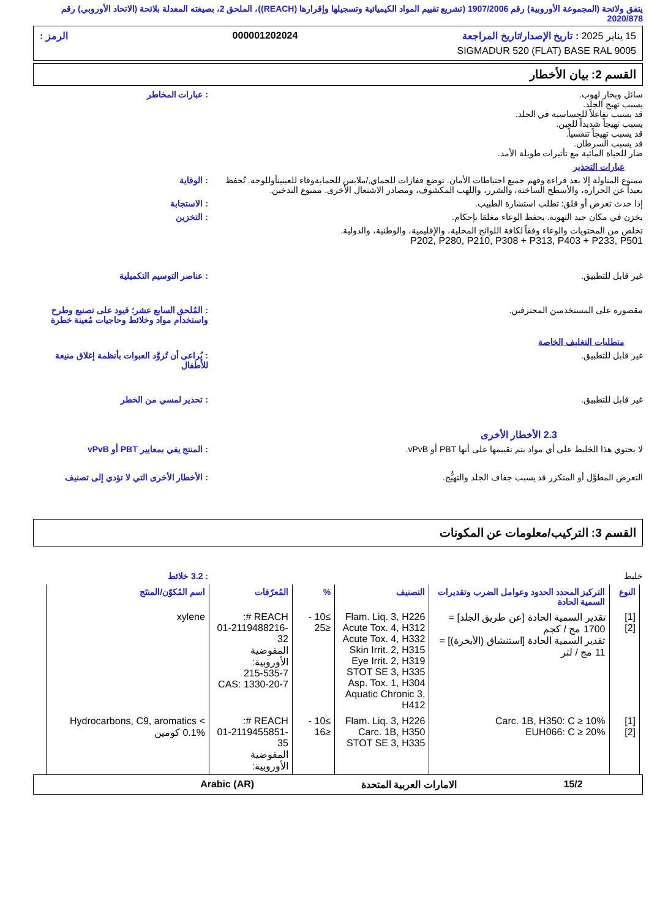يتفق ولائحة (المجموعة الأوروبية) رقم 1907/2006 (تشريع تقييم المواد الكيميائية وتسجيلها وإقرارها (REACH))، الملحق 2، بصيغته المعدلة بلائحة (الاتحاد الأوروبي) رقم 2020/878
15 يناير 2025 : تاريخ الإصدار/تاريخ المراجعة 000001202024 الرمز :
SIGMADUR 520 (FLAT) BASE RAL 9005
القسم 2: بيان الأخطار
سائل وبخار لهوب.
يسبب تهيج الجلد.
قد يسبب تفاعلاً للحساسية في الجلد.
يسبب تهيجاً شديداً للعين.
قد يسبب تهيجاً تنفسياً.
قد يسبب السرطان.
ضار للحياة المائية مع تأثيرات طويلة الأمد.
: عبارات المخاطر
عبارات التحذير
ممنوع المناولة إلا بعد قراءة وفهم جميع احتياطات الأمان. توضع قفازات للحماي,/ملابس للحمايةوقاء للعينينأوللوجه. تُحفظ بعيداً عن الحرارة، والأسطح الساخنة، والشرر، واللهب المكشوف، ومصادر الاشتعال الأخرى. ممنوع التدخين.
: الوقاية
إذا حدث تعرض أو قلق: تطلب استشارة الطبيب. : الاستجابة
يخزن في مكان جيد التهوية. يحفظ الوعاء مغلقا بإحكام. : التخزين
تخلص من المحتويات والوعاء وفقاً لكافة اللوائح المحلية، والإقليمية، والوطنية، والدولية.
P202, P280, P210, P308 + P313, P403 + P233, P501
غير قابل للتطبيق. : عناصر التوسيم التكميلية
مقصورة على المستخدمين المحترفين. : المُلحق السابع عشر؛ قيود على تصنيع وطرح واستخدام مواد وخلائط وحاجيات مُعينة خطرة
متطلبات التغليف الخاصة
غير قابل للتطبيق. : يُراعى أن تُزوَّد العبوات بأنظمة إغلاق منيعة للأطفال
غير قابل للتطبيق. : تحذير لمسي من الخطر
2.3 الأخطار الأخرى
لا يحتوي هذا الخليط على أي مواد يتم تقييمها على أنها PBT أو vPvB. : المنتج يفي بمعايير PBT أو vPvB
التعرض المطوَّل أو المتكرر قد يسبب جفاف الجلد والتهيُّج. : الأخطار الأخرى التي لا تؤدي إلى تصنيف
القسم 3: التركيب/معلومات عن المكونات
خليط : 3.2 خلائط
| النوع | التركيز المحدد الحدود وعوامل الضرب وتقديرات السمية الحادة | التصنيف | % | المُعرّفات | اسم المُكوّن/المنتَج |
| --- | --- | --- | --- | --- | --- |
| [1] [2] | تقدير السمية الحادة [عن طريق الجلد] = 1700 مج / كجم تقدير السمية الحادة [استنشاق (الأبخرة)] = 11 مج / لتر | Flam. Liq. 3, H226 Acute Tox. 4, H312 Acute Tox. 4, H332 Skin Irrit. 2, H315 Eye Irrit. 2, H319 STOT SE 3, H335 Asp. Tox. 1, H304 Aquatic Chronic 3, H412 | ≥10 - ≤25 | REACH #: 01-2119488216-32 المفوضية الأوروبية: 215-535-7 CAS: 1330-20-7 | xylene |
| [1] [2] | Carc. 1B, H350: C ≥ 10% EUH066: C ≥ 20% | Flam. Liq. 3, H226 Carc. 1B, H350 STOT SE 3, H335 | ≥10 - ≤16 | REACH #: 01-2119455851-35 المفوضية الأوروبية: | Hydrocarbons, C9, aromatics < 0.1% كومين |
15/2 الامارات العربية المتحدة Arabic (AR)